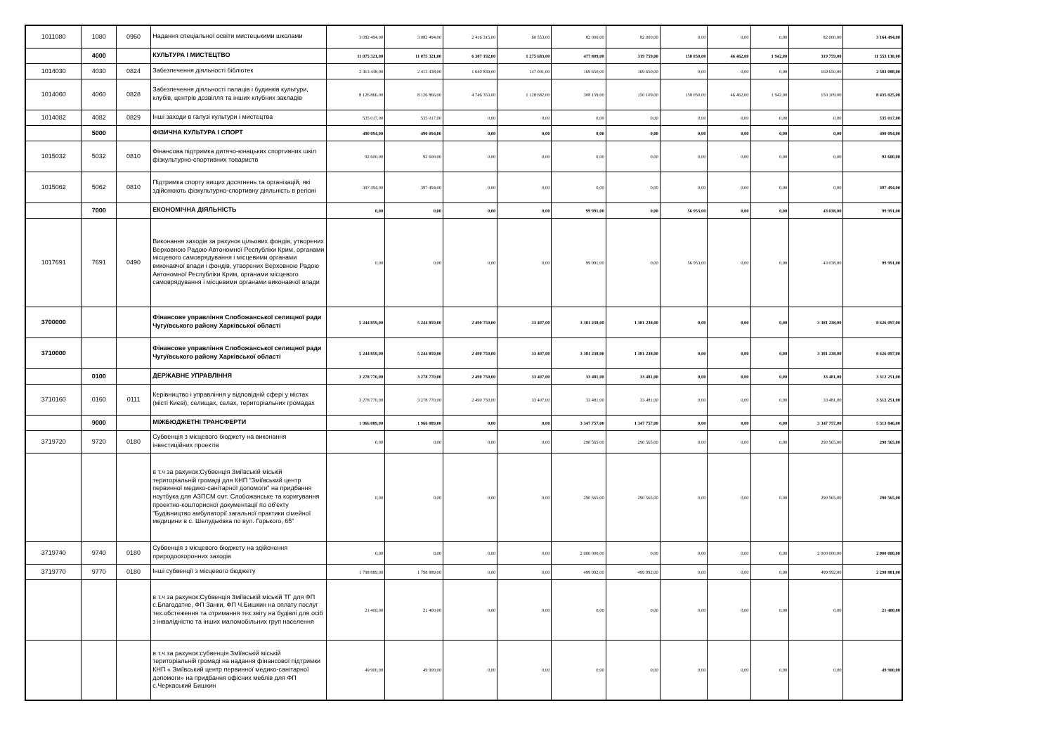| 1011080 | 1080 | 0960 | Надання спеціальної освіти мистецькими школами | 3 082 494,00 | 3 082 494,00 | 2 416 315,00 | 60 553,00 | 82 000,00 | 82 000,00 | 0,00 | 0,00 | 0,00 | 82 000,00 | 3 164 494,00 |
| | 4000 | | КУЛЬТУРА І МИСТЕЦТВО | 11 075 321,00 | 11 075 321,00 | 6 387 192,00 | 1 275 683,00 | 477 809,00 | 319 759,00 | 158 050,00 | 46 462,00 | 1 942,00 | 319 759,00 | 11 553 130,00 |
| 1014030 | 4030 | 0824 | Забезпечення діяльності бібліотек | 2 413 438,00 | 2 413 438,00 | 1 640 839,00 | 147 001,00 | 169 650,00 | 169 650,00 | 0,00 | 0,00 | 0,00 | 169 650,00 | 2 583 088,00 |
| 1014060 | 4060 | 0828 | Забезпечення діяльності палаців і будинків культури, клубів, центрів дозвілля та інших клубних закладів | 8 126 866,00 | 8 126 866,00 | 4 746 353,00 | 1 128 682,00 | 308 159,00 | 150 109,00 | 158 050,00 | 46 462,00 | 1 942,00 | 150 109,00 | 8 435 025,00 |
| 1014082 | 4082 | 0829 | Інші заходи в галузі культури і мистецтва | 535 017,00 | 535 017,00 | 0,00 | 0,00 | 0,00 | 0,00 | 0,00 | 0,00 | 0,00 | 0,00 | 535 017,00 |
| | 5000 | | ФІЗИЧНА КУЛЬТУРА І СПОРТ | 490 094,00 | 490 094,00 | 0,00 | 0,00 | 0,00 | 0,00 | 0,00 | 0,00 | 0,00 | 0,00 | 490 094,00 |
| 1015032 | 5032 | 0810 | Фінансова підтримка дитячо-юнацьких спортивних шкіл фізкультурно-спортивних товариств | 92 600,00 | 92 600,00 | 0,00 | 0,00 | 0,00 | 0,00 | 0,00 | 0,00 | 0,00 | 0,00 | 92 600,00 |
| 1015062 | 5062 | 0810 | Підтримка спорту вищих досягнень та організацій, які здійснюють фізкультурно-спортивну діяльність в регіоні | 397 494,00 | 397 494,00 | 0,00 | 0,00 | 0,00 | 0,00 | 0,00 | 0,00 | 0,00 | 0,00 | 397 494,00 |
| | 7000 | | ЕКОНОМІЧНА ДІЯЛЬНІСТЬ | 0,00 | 0,00 | 0,00 | 0,00 | 99 991,00 | 0,00 | 56 953,00 | 0,00 | 0,00 | 43 038,00 | 99 991,00 |
| 1017691 | 7691 | 0490 | Виконання заходів за рахунок цільових фондів, утворених Верховною Радою Автономної Республіки Крим, органами місцевого самоврядування і місцевими органами виконавчої влади і фондів, утворених Верховною Радою Автономної Республіки Крим, органами місцевого самоврядування і місцевими органами виконавчої влади | 0,00 | 0,00 | 0,00 | 0,00 | 99 991,00 | 0,00 | 56 953,00 | 0,00 | 0,00 | 43 038,00 | 99 991,00 |
| 3700000 | | | Фінансове управління Слобожанської селищної ради Чугуївського району Харківської області | 5 244 859,00 | 5 244 859,00 | 2 490 750,00 | 33 407,00 | 3 381 238,00 | 1 381 238,00 | 0,00 | 0,00 | 0,00 | 3 381 238,00 | 8 626 097,00 |
| 3710000 | | | Фінансове управління Слобожанської селищної ради Чугуївського району Харківської області | 5 244 859,00 | 5 244 859,00 | 2 490 750,00 | 33 407,00 | 3 381 238,00 | 1 381 238,00 | 0,00 | 0,00 | 0,00 | 3 381 238,00 | 8 626 097,00 |
| | 0100 | | ДЕРЖАВНЕ УПРАВЛІННЯ | 3 278 770,00 | 3 278 770,00 | 2 490 750,00 | 33 407,00 | 33 481,00 | 33 481,00 | 0,00 | 0,00 | 0,00 | 33 481,00 | 3 312 251,00 |
| 3710160 | 0160 | 0111 | Керівництво і управління у відповідній сфері у містах (місті Києві), селищах, селах, територіальних громадах | 3 278 770,00 | 3 278 770,00 | 2 490 750,00 | 33 407,00 | 33 481,00 | 33 481,00 | 0,00 | 0,00 | 0,00 | 33 481,00 | 3 312 251,00 |
| | 9000 | | МІЖБЮДЖЕТНІ ТРАНСФЕРТИ | 1 966 089,00 | 1 966 089,00 | 0,00 | 0,00 | 3 347 757,00 | 1 347 757,00 | 0,00 | 0,00 | 0,00 | 3 347 757,00 | 5 313 846,00 |
| 3719720 | 9720 | 0180 | Субвенція з місцевого бюджету на виконання інвестиційних проектів | 0,00 | 0,00 | 0,00 | 0,00 | 290 565,00 | 290 565,00 | 0,00 | 0,00 | 0,00 | 290 565,00 | 290 565,00 |
| | | | в т.ч за рахунок:Субвенція Зміївській міській територіальній громаді для КНП "Зміївський центр первинної медико-санітарної допомоги" на придбання ноутбука для АЗПСМ смт. Слобожанське та коригування проектно-кошторисної документації по об'єкту "Будівництво амбулаторії загальної практики сімейної медицини в с. Шелудьківка по вул. Горького, 65" | 0,00 | 0,00 | 0,00 | 0,00 | 290 565,00 | 290 565,00 | 0,00 | 0,00 | 0,00 | 290 565,00 | 290 565,00 |
| 3719740 | 9740 | 0180 | Субвенція з місцевого бюджету на здійснення природоохоронних заходів | 0,00 | 0,00 | 0,00 | 0,00 | 2 000 000,00 | 0,00 | 0,00 | 0,00 | 0,00 | 2 000 000,00 | 2 000 000,00 |
| 3719770 | 9770 | 0180 | Інші субвенції з місцевого бюджету | 1 798 889,00 | 1 798 889,00 | 0,00 | 0,00 | 499 992,00 | 499 992,00 | 0,00 | 0,00 | 0,00 | 499 992,00 | 2 298 881,00 |
| | | | в т.ч за рахунок:Субвенція Зміївській міській ТГ для ФП с.Благодатне, ФП Занки, ФП Ч.Бишкин на оплату послуг тех.обстеження та отримання тех.звіту на будівлі для осіб з інвалідністю та інших маломобільних груп населення | 21 400,00 | 21 400,00 | 0,00 | 0,00 | 0,00 | 0,00 | 0,00 | 0,00 | 0,00 | 0,00 | 21 400,00 |
| | | | в т.ч за рахунок:субвенція Зміївській міській територіальній громаді на надання фінансової підтримки КНП « Зміївський центр первинної медико-санітарної допомоги» на придбання офісних меблів для ФП с.Черкаський Бишкин | 49 900,00 | 49 900,00 | 0,00 | 0,00 | 0,00 | 0,00 | 0,00 | 0,00 | 0,00 | 0,00 | 49 900,00 |